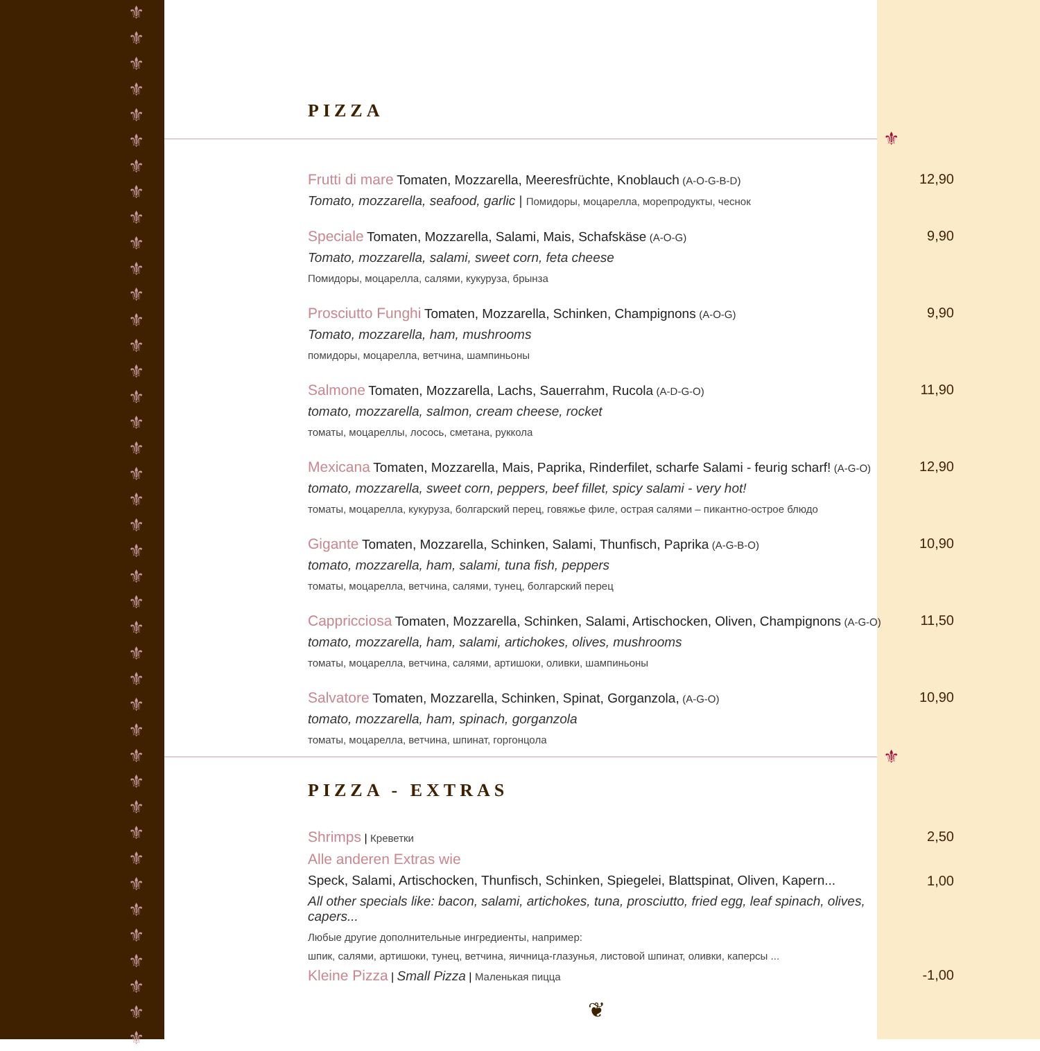⚜ ⚜ ⚜ ⚜ ⚜ ⚜ ⚜ ⚜ ⚜ ⚜ ⚜ ⚜ ⚜ ⚜ ⚜ ⚜ ⚜ ⚜ ⚜ ⚜ ⚜ ⚜ ⚜ ⚜ ⚜ ⚜ ⚜ ⚜ ⚜ ⚜ ⚜ ⚜ ⚜ ⚜ ⚜ ⚜ ⚜ ⚜ ⚜ ⚜ ⚜
⚜
⚜
PIZZA
Frutti di mare Tomaten, Mozzarella, Meeresfrüchte, Knoblauch (A-O-G-B-D)
Tomato, mozzarella, seafood, garlic | Помидоры, моцарелла, морепродукты, чеснок
12,90
Speciale Tomaten, Mozzarella, Salami, Mais, Schafskäse (A-O-G)
Tomato, mozzarella, salami, sweet corn, feta cheese
Помидоры, моцарелла, салями, кукуруза, брынза
9,90
Prosciutto Funghi Tomaten, Mozzarella, Schinken, Champignons (A-O-G)
Tomato, mozzarella, ham, mushrooms
помидоры, моцарелла, ветчина, шампиньоны
9,90
Salmone Tomaten, Mozzarella, Lachs, Sauerrahm, Rucola (A-D-G-O)
tomato, mozzarella, salmon, cream cheese, rocket
томаты, моцареллы, лосось, сметана, руккола
11,90
Mexicana Tomaten, Mozzarella, Mais, Paprika, Rinderfilet, scharfe Salami - feurig scharf! (A-G-O)
tomato, mozzarella, sweet corn, peppers, beef fillet, spicy salami - very hot!
томаты, моцарелла, кукуруза, болгарский перец, говяжье филе, острая салями – пикантно-острое блюдо
12,90
Gigante Tomaten, Mozzarella, Schinken, Salami, Thunfisch, Paprika (A-G-B-O)
tomato, mozzarella, ham, salami, tuna fish, peppers
томаты, моцарелла, ветчина, салями, тунец, болгарский перец
10,90
Cappricciosa Tomaten, Mozzarella, Schinken, Salami, Artischocken, Oliven, Champignons (A-G-O)
tomato, mozzarella, ham, salami, artichokes, olives, mushrooms
томаты, моцарелла, ветчина, салями, артишоки, оливки, шампиньоны
11,50
Salvatore Tomaten, Mozzarella, Schinken, Spinat, Gorganzola, (A-G-O)
tomato, mozzarella, ham, spinach, gorganzola
томаты, моцарелла, ветчина, шпинат, горгонцола
10,90
PIZZA - EXTRAS
Shrimps | Креветки
2,50
Alle anderen Extras wie
Speck, Salami, Artischocken, Thunfisch, Schinken, Spiegelei, Blattspinat, Oliven, Kapern...
All other specials like: bacon, salami, artichokes, tuna, prosciutto, fried egg, leaf spinach, olives, capers...
Любые другие дополнительные ингредиенты, например:
шпик, салями, артишоки, тунец, ветчина, яичница-глазунья, листовой шпинат, оливки, каперсы ...
1,00
Kleine Pizza | Small Pizza | Маленькая пицца
-1,00
❦